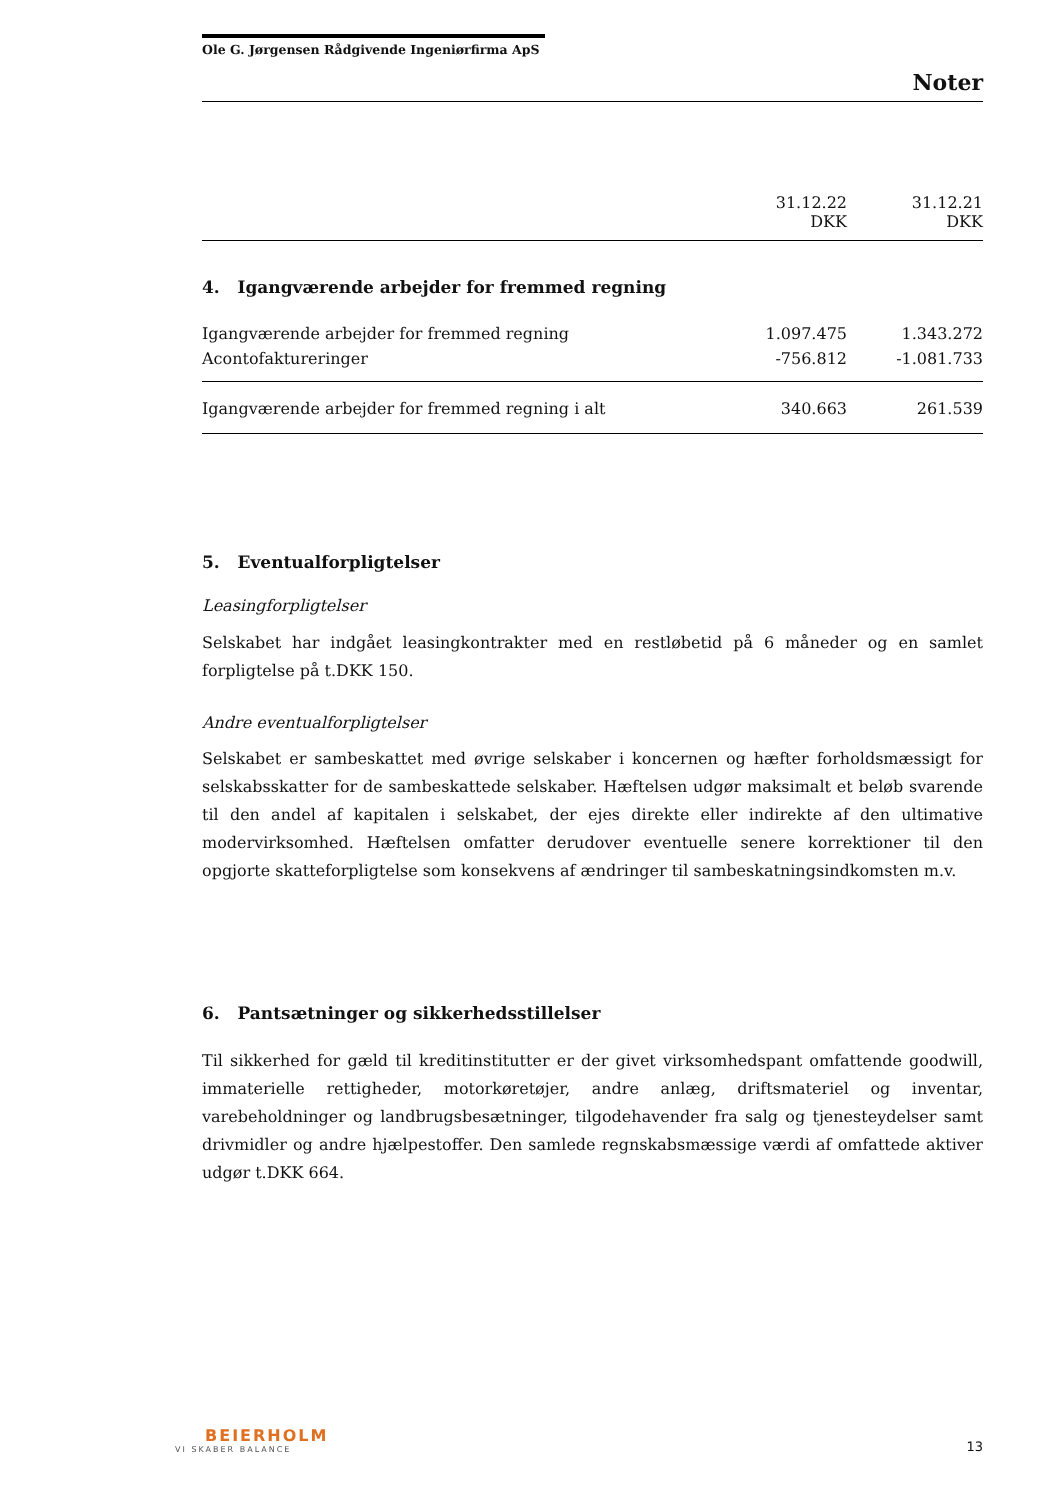Ole G. Jørgensen Rådgivende Ingeniørfirma ApS
Noter
| | 31.12.22 DKK | 31.12.21 DKK |
| --- | --- | --- |
4. Igangværende arbejder for fremmed regning
| Igangværende arbejder for fremmed regning | 1.097.475 | 1.343.272 |
| Acontofaktureringer | -756.812 | -1.081.733 |
| Igangværende arbejder for fremmed regning i alt | 340.663 | 261.539 |
5. Eventualforpligtelser
Leasingforpligtelser
Selskabet har indgået leasingkontrakter med en restløbetid på 6 måneder og en samlet forpligtelse på t.DKK 150.
Andre eventualforpligtelser
Selskabet er sambeskattet med øvrige selskaber i koncernen og hæfter forholdsmæssigt for selskabsskatter for de sambeskattede selskaber. Hæftelsen udgør maksimalt et beløb svarende til den andel af kapitalen i selskabet, der ejes direkte eller indirekte af den ultimative modervirksomhed. Hæftelsen omfatter derudover eventuelle senere korrektioner til den opgjorte skatteforpligtelse som konsekvens af ændringer til sambeskatningsindkomsten m.v.
6. Pantsætninger og sikkerhedsstillelser
Til sikkerhed for gæld til kreditinstitutter er der givet virksomhedspant omfattende goodwill, immaterielle rettigheder, motorkøretøjer, andre anlæg, driftsmateriel og inventar, varebeholdninger og landbrugsbesætninger, tilgodehavender fra salg og tjenesteydelser samt drivmidler og andre hjælpestoffer. Den samlede regnskabsmæssige værdi af omfattede aktiver udgør t.DKK 664.
BEIERHOLM
VI SKABER BALANCE
13